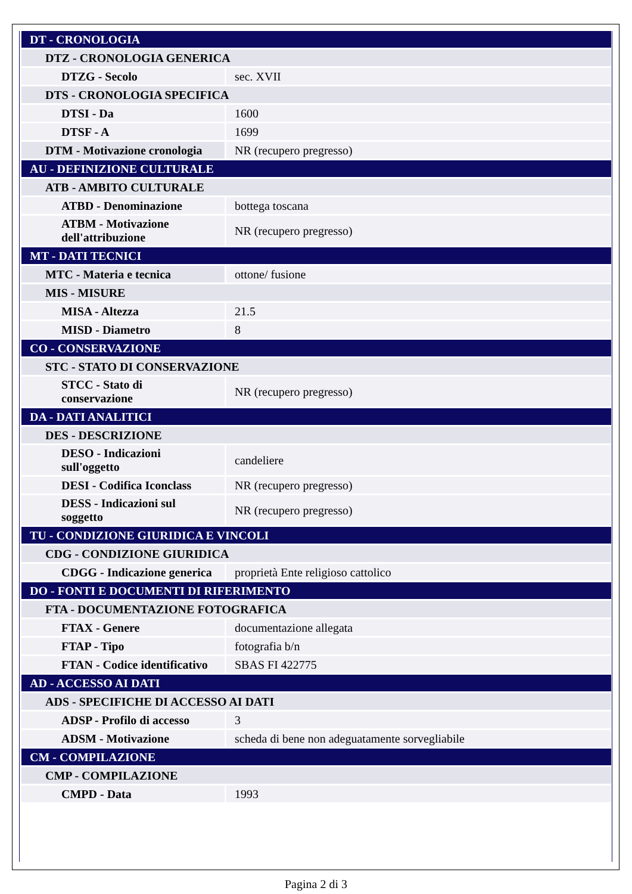| DT - CRONOLOGIA | |
| DTZ - CRONOLOGIA GENERICA | |
| DTZG - Secolo | sec. XVII |
| DTS - CRONOLOGIA SPECIFICA | |
| DTSI - Da | 1600 |
| DTSF - A | 1699 |
| DTM - Motivazione cronologia | NR (recupero pregresso) |
| AU - DEFINIZIONE CULTURALE | |
| ATB - AMBITO CULTURALE | |
| ATBD - Denominazione | bottega toscana |
| ATBM - Motivazione dell'attribuzione | NR (recupero pregresso) |
| MT - DATI TECNICI | |
| MTC - Materia e tecnica | ottone/ fusione |
| MIS - MISURE | |
| MISA - Altezza | 21.5 |
| MISD - Diametro | 8 |
| CO - CONSERVAZIONE | |
| STC - STATO DI CONSERVAZIONE | |
| STCC - Stato di conservazione | NR (recupero pregresso) |
| DA - DATI ANALITICI | |
| DES - DESCRIZIONE | |
| DESO - Indicazioni sull'oggetto | candeliere |
| DESI - Codifica Iconclass | NR (recupero pregresso) |
| DESS - Indicazioni sul soggetto | NR (recupero pregresso) |
| TU - CONDIZIONE GIURIDICA E VINCOLI | |
| CDG - CONDIZIONE GIURIDICA | |
| CDGG - Indicazione generica | proprietà Ente religioso cattolico |
| DO - FONTI E DOCUMENTI DI RIFERIMENTO | |
| FTA - DOCUMENTAZIONE FOTOGRAFICA | |
| FTAX - Genere | documentazione allegata |
| FTAP - Tipo | fotografia b/n |
| FTAN - Codice identificativo | SBAS FI 422775 |
| AD - ACCESSO AI DATI | |
| ADS - SPECIFICHE DI ACCESSO AI DATI | |
| ADSP - Profilo di accesso | 3 |
| ADSM - Motivazione | scheda di bene non adeguatamente sorvegliabile |
| CM - COMPILAZIONE | |
| CMP - COMPILAZIONE | |
| CMPD - Data | 1993 |
Pagina 2 di 3